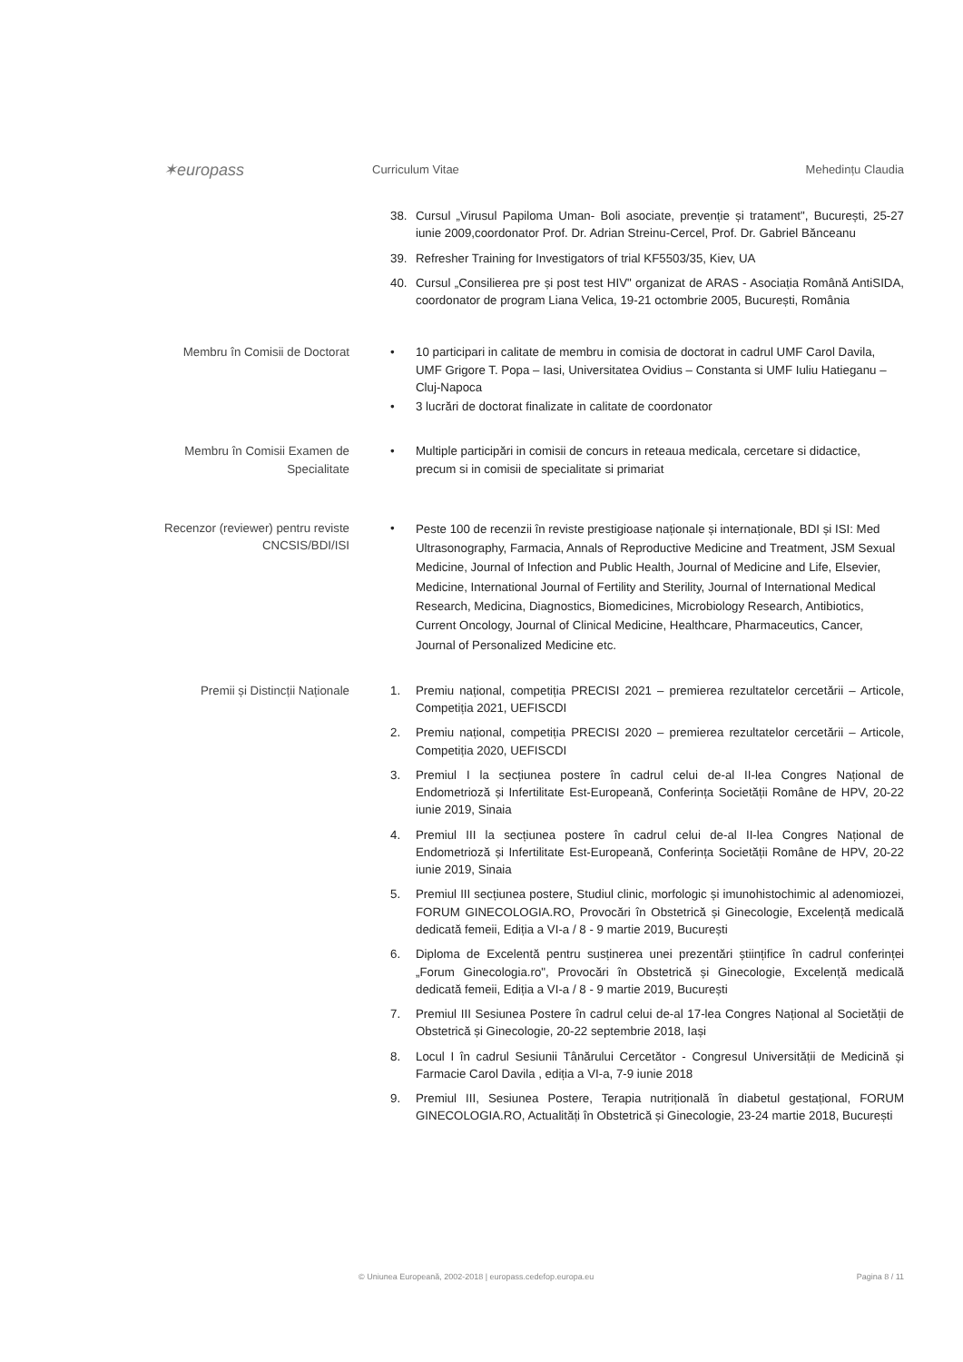✶europass
Curriculum Vitae Mehedințu Claudia
38. Cursul „Virusul Papiloma Uman- Boli asociate, prevenție și tratament", București, 25-27 iunie 2009,coordonator Prof. Dr. Adrian Streinu-Cercel, Prof. Dr. Gabriel Bănceanu
39. Refresher Training for Investigators of trial KF5503/35, Kiev, UA
40. Cursul „Consilierea pre și post test HIV" organizat de ARAS - Asociația Română AntiSIDA, coordonator de program Liana Velica, 19-21 octombrie 2005, București, România
Membru în Comisii de Doctorat
• 10 participari in calitate de membru in comisia de doctorat in cadrul UMF Carol Davila, UMF Grigore T. Popa – Iasi, Universitatea Ovidius – Constanta si UMF Iuliu Hatieganu – Cluj-Napoca
• 3 lucrări de doctorat finalizate in calitate de coordonator
Membru în Comisii Examen de Specialitate
• Multiple participări in comisii de concurs in reteaua medicala, cercetare si didactice, precum si in comisii de specialitate si primariat
Recenzor (reviewer) pentru reviste CNCSIS/BDI/ISI
•
Peste 100 de recenzii în reviste prestigioase naționale și internaționale, BDI și ISI: Med Ultrasonography, Farmacia, Annals of Reproductive Medicine and Treatment, JSM Sexual Medicine, Journal of Infection and Public Health, Journal of Medicine and Life, Elsevier, Medicine, International Journal of Fertility and Sterility, Journal of International Medical Research, Medicina, Diagnostics, Biomedicines, Microbiology Research, Antibiotics, Current Oncology, Journal of Clinical Medicine, Healthcare, Pharmaceutics, Cancer, Journal of Personalized Medicine etc.
Premii și Distincții Naționale
1. Premiu național, competiția PRECISI 2021 – premierea rezultatelor cercetării – Articole, Competiția 2021, UEFISCDI
2. Premiu național, competiția PRECISI 2020 – premierea rezultatelor cercetării – Articole, Competiția 2020, UEFISCDI
3. Premiul I la secțiunea postere în cadrul celui de-al II-lea Congres Național de Endometrioză și Infertilitate Est-Europeană, Conferința Societății Române de HPV, 20-22 iunie 2019, Sinaia
4. Premiul III la secțiunea postere în cadrul celui de-al II-lea Congres Național de Endometrioză și Infertilitate Est-Europeană, Conferința Societății Române de HPV, 20-22 iunie 2019, Sinaia
5. Premiul III secțiunea postere, Studiul clinic, morfologic și imunohistochimic al adenomiozei, FORUM GINECOLOGIA.RO, Provocări în Obstetrică și Ginecologie, Excelență medicală dedicată femeii, Ediția a VI-a / 8 - 9 martie 2019, București
6. Diploma de Excelentă pentru susținerea unei prezentări științifice în cadrul conferinței „Forum Ginecologia.ro", Provocări în Obstetrică și Ginecologie, Excelență medicală dedicată femeii, Ediția a VI-a / 8 - 9 martie 2019, București
7. Premiul III Sesiunea Postere în cadrul celui de-al 17-lea Congres Național al Societății de Obstetrică și Ginecologie, 20-22 septembrie 2018, Iași
8. Locul I în cadrul Sesiunii Tânărului Cercetător - Congresul Universității de Medicină și Farmacie Carol Davila , ediția a VI-a, 7-9 iunie 2018
9. Premiul III, Sesiunea Postere, Terapia nutrițională în diabetul gestațional, FORUM GINECOLOGIA.RO, Actualități în Obstetrică și Ginecologie, 23-24 martie 2018, București
© Uniunea Europeană, 2002-2018 | europass.cedefop.europa.eu Pagina 8 / 11